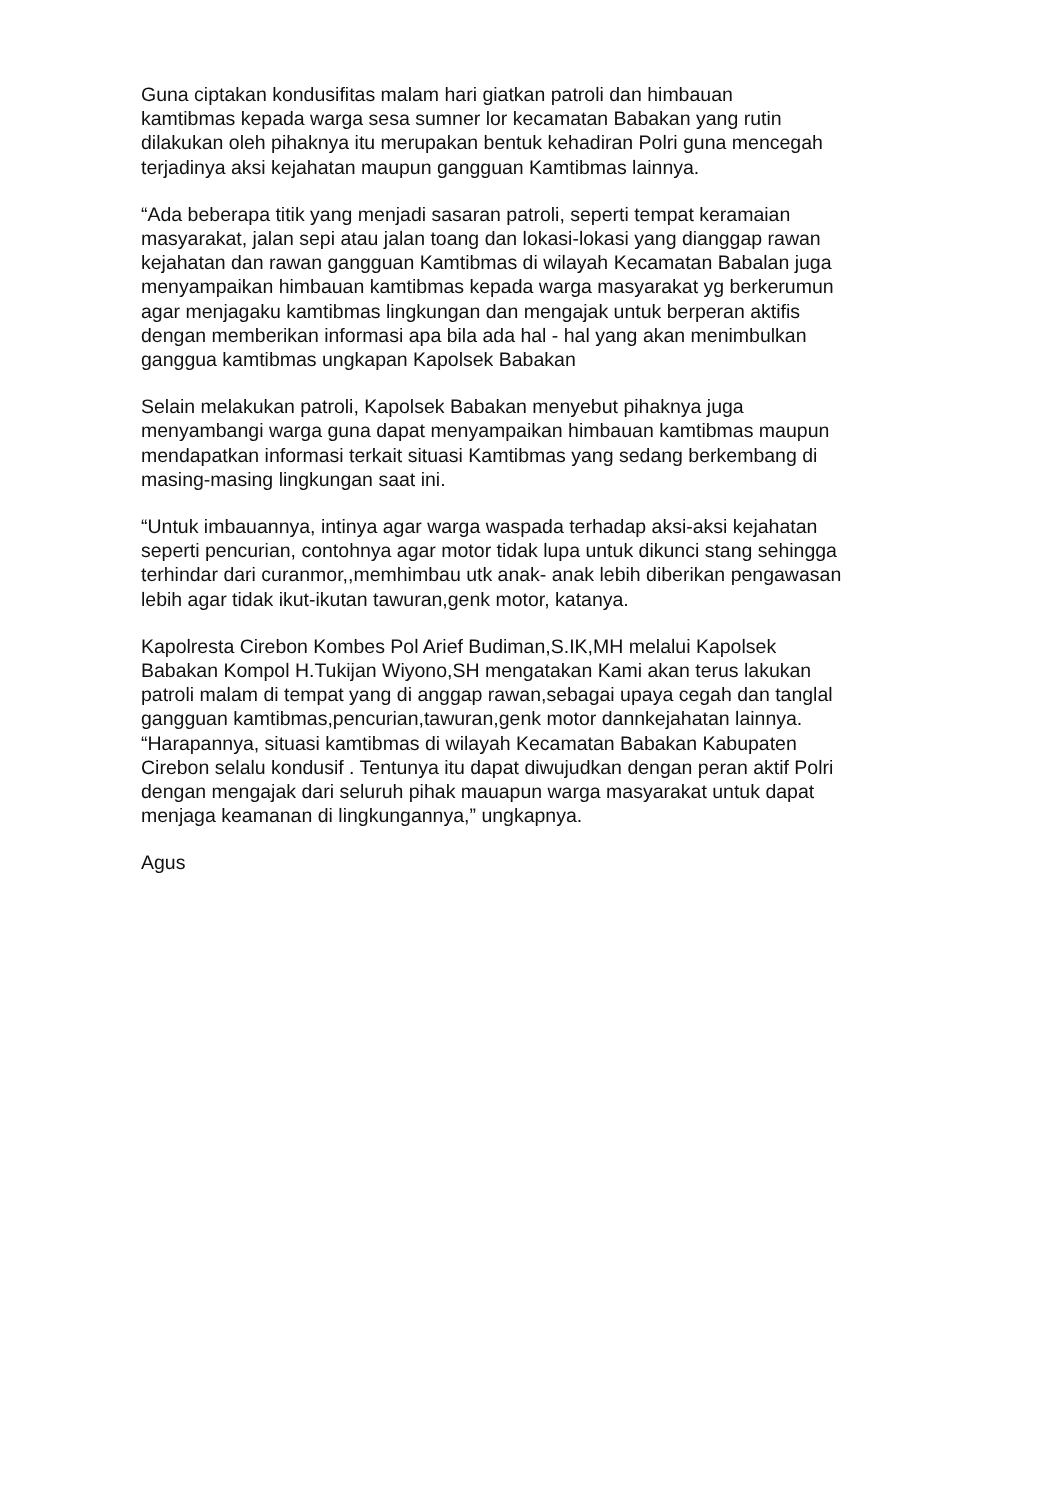Guna ciptakan kondusifitas malam hari giatkan patroli dan himbauan kamtibmas kepada warga sesa sumner lor kecamatan Babakan yang rutin dilakukan oleh pihaknya itu merupakan bentuk kehadiran Polri guna mencegah terjadinya aksi kejahatan maupun gangguan Kamtibmas lainnya.
“Ada beberapa titik yang menjadi sasaran patroli, seperti tempat keramaian masyarakat, jalan sepi atau jalan toang dan lokasi-lokasi yang dianggap rawan kejahatan dan rawan gangguan Kamtibmas di wilayah Kecamatan Babalan juga menyampaikan himbauan kamtibmas kepada warga masyarakat yg berkerumun agar menjagaku kamtibmas lingkungan dan mengajak untuk berperan aktifis dengan memberikan informasi apa bila ada hal - hal yang akan menimbulkan ganggua kamtibmas ungkapan Kapolsek Babakan
Selain melakukan patroli, Kapolsek Babakan menyebut pihaknya juga menyambangi warga guna dapat menyampaikan himbauan kamtibmas maupun mendapatkan informasi terkait situasi Kamtibmas yang sedang berkembang di masing-masing lingkungan saat ini.
“Untuk imbauannya, intinya agar warga waspada terhadap aksi-aksi kejahatan seperti pencurian, contohnya agar motor tidak lupa untuk dikunci stang sehingga terhindar dari curanmor,,memhimbau utk anak- anak lebih diberikan pengawasan lebih agar tidak ikut-ikutan tawuran,genk motor, katanya.
Kapolresta Cirebon Kombes Pol Arief Budiman,S.IK,MH melalui Kapolsek Babakan Kompol H.Tukijan Wiyono,SH mengatakan Kami akan terus lakukan patroli malam di tempat yang di anggap rawan,sebagai upaya cegah dan tanglal gangguan kamtibmas,pencurian,tawuran,genk motor dannkejahatan lainnya. “Harapannya, situasi kamtibmas di wilayah Kecamatan Babakan Kabupaten Cirebon selalu kondusif . Tentunya itu dapat diwujudkan dengan peran aktif Polri dengan mengajak dari seluruh pihak mauapun warga masyarakat untuk dapat menjaga keamanan di lingkungannya,” ungkapnya.
Agus